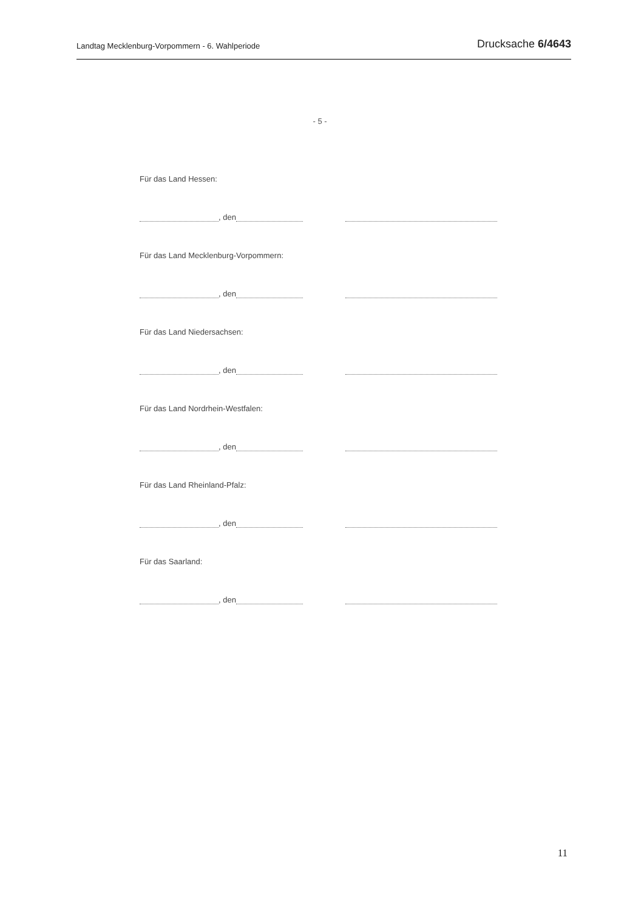Landtag Mecklenburg-Vorpommern - 6. Wahlperiode Drucksache 6/4643
- 5 -
Für das Land Hessen:
, den
Für das Land Mecklenburg-Vorpommern:
, den
Für das Land Niedersachsen:
, den
Für das Land Nordrhein-Westfalen:
, den
Für das Land Rheinland-Pfalz:
, den
Für das Saarland:
, den
11